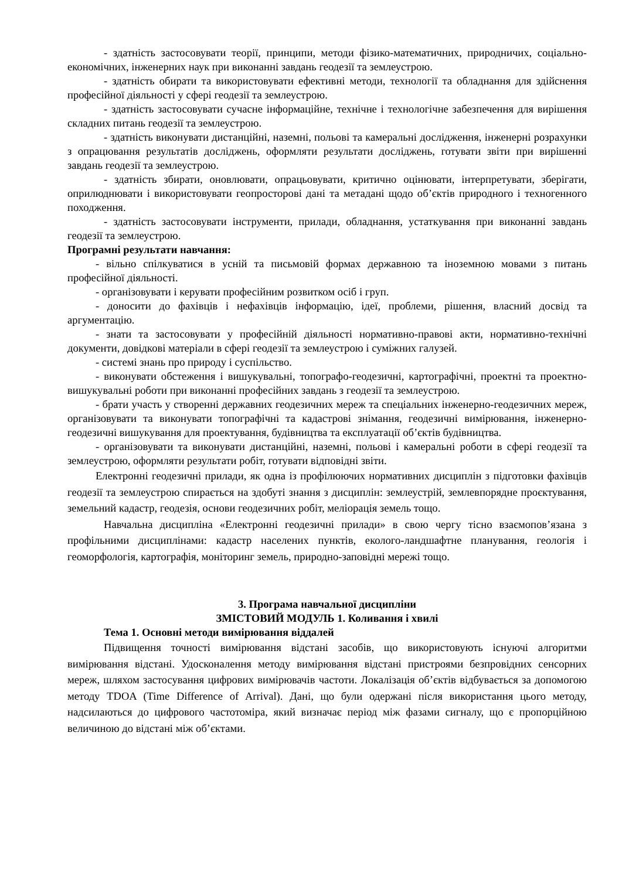- здатність застосовувати теорії, принципи, методи фізико-математичних, природничих, соціально-економічних, інженерних наук при виконанні завдань геодезії та землеустрою.
- здатність обирати та використовувати ефективні методи, технології та обладнання для здійснення професійної діяльності у сфері геодезії та землеустрою.
- здатність застосовувати сучасне інформаційне, технічне і технологічне забезпечення для вирішення складних питань геодезії та землеустрою.
- здатність виконувати дистанційні, наземні, польові та камеральні дослідження, інженерні розрахунки з опрацювання результатів досліджень, оформляти результати досліджень, готувати звіти при вирішенні завдань геодезії та землеустрою.
- здатність збирати, оновлювати, опрацьовувати, критично оцінювати, інтерпретувати, зберігати, оприлюднювати і використовувати геопросторові дані та метадані щодо об’єктів природного і техногенного походження.
- здатність застосовувати інструменти, прилади, обладнання, устаткування при виконанні завдань геодезії та землеустрою.
Програмні результати навчання:
- вільно спілкуватися в усній та письмовій формах державною та іноземною мовами з питань професійної діяльності.
- організовувати і керувати професійним розвитком осіб і груп.
- доносити до фахівців і нефахівців інформацію, ідеї, проблеми, рішення, власний досвід та аргументацію.
- знати та застосовувати у професійній діяльності нормативно-правові акти, нормативно-технічні документи, довідкові матеріали в сфері геодезії та землеустрою і суміжних галузей.
- системі знань про природу і суспільство.
- виконувати обстеження і вишукувальні, топографо-геодезичні, картографічні, проектні та проектно-вишукувальні роботи при виконанні професійних завдань з геодезії та землеустрою.
- брати участь у створенні державних геодезичних мереж та спеціальних інженерно-геодезичних мереж, організовувати та виконувати топографічні та кадастрові знімання, геодезичні вимірювання, інженерно-геодезичні вишукування для проектування, будівництва та експлуатації об’єктів будівництва.
- організовувати та виконувати дистанційні, наземні, польові і камеральні роботи в сфері геодезії та землеустрою, оформляти результати робіт, готувати відповідні звіти.
Електронні геодезичні прилади, як одна із профілюючих нормативних дисциплін з підготовки фахівців геодезії та землеустрою спирається на здобуті знання з дисциплін: землеустрій, землевпорядне проєктування, земельний кадастр, геодезія, основи геодезичних робіт, меліорація земель тощо.
Навчальна дисципліна «Електронні геодезичні прилади» в свою чергу тісно взаємопов’язана з профільними дисциплінами: кадастр населених пунктів, еколого-ландшафтне планування, геологія і геоморфологія, картографія, моніторинг земель, природно-заповідні мережі тощо.
3. Програма навчальної дисципліни
ЗМІСТОВИЙ МОДУЛЬ 1. Коливання і хвилі
Тема 1. Основні методи вимірювання віддалей
Підвищення точності вимірювання відстані засобів, що використовують існуючі алгоритми вимірювання відстані. Удосконалення методу вимірювання відстані пристроями безпровідних сенсорних мереж, шляхом застосування цифрових вимірювачів частоти. Локалізація об’єктів відбувається за допомогою методу TDOA (Time Difference of Arrival). Дані, що були одержані після використання цього методу, надсилаються до цифрового частотоміра, який визначає період між фазами сигналу, що є пропорційною величиною до відстані між об’єктами.